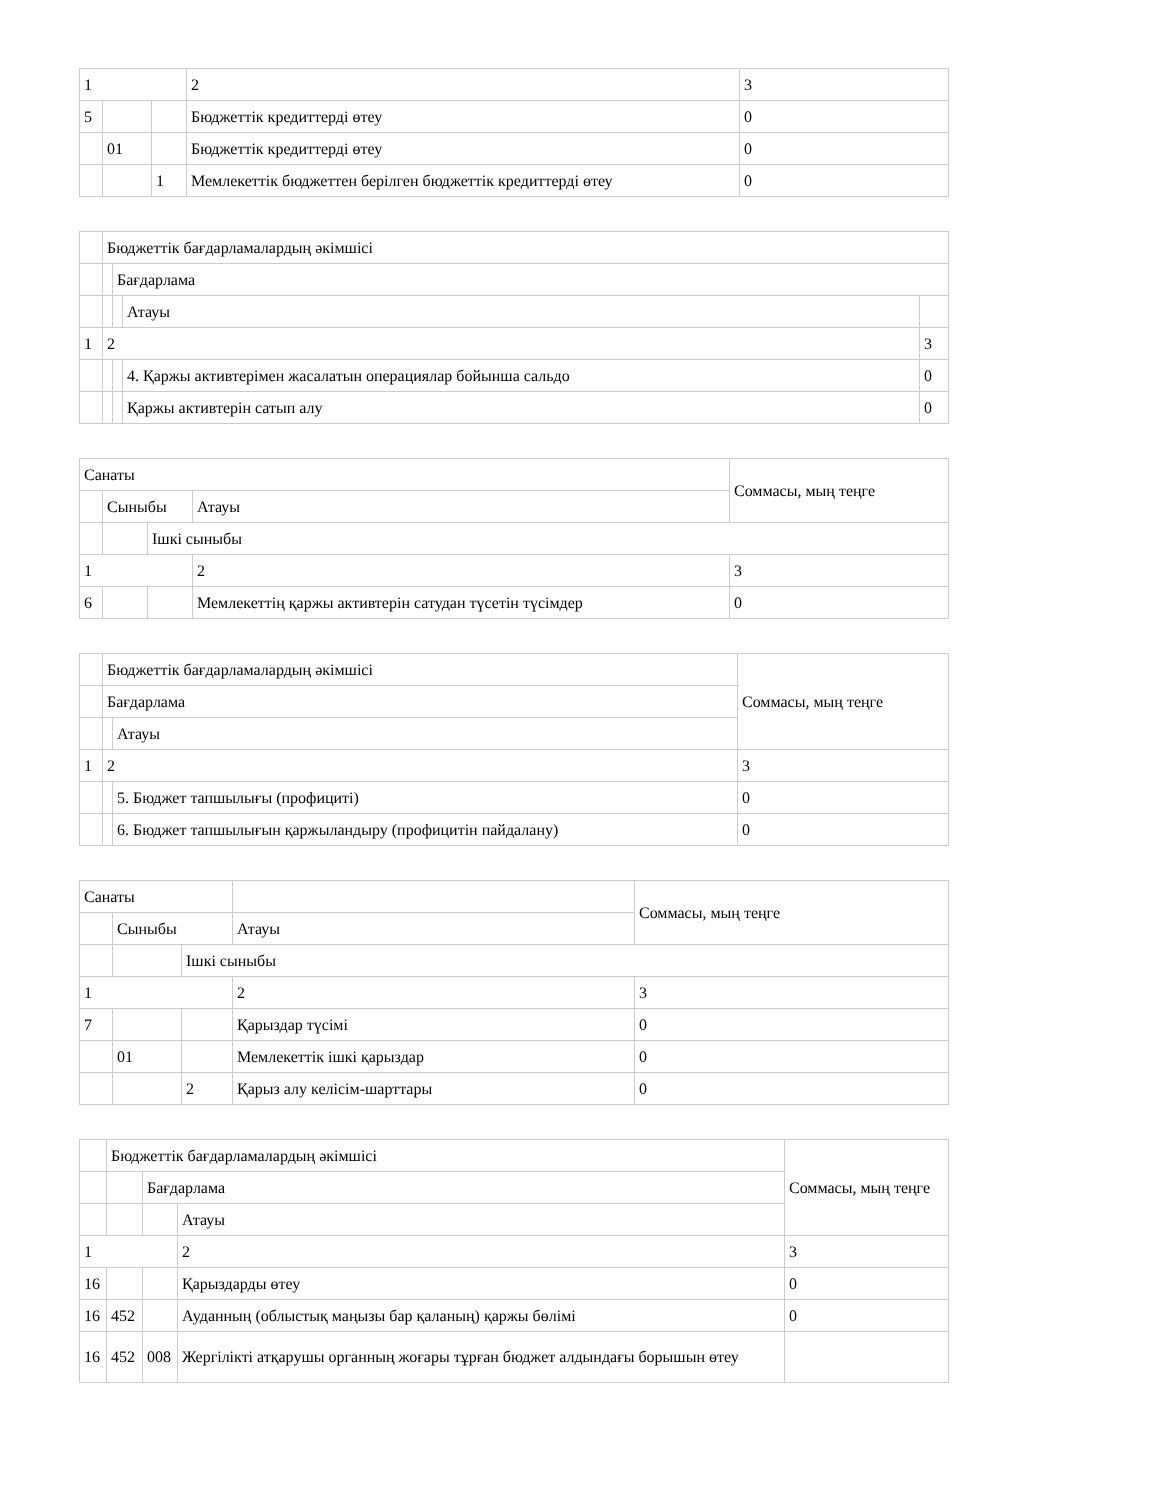| 1 | | | 2 | 3 |
| 5 | | | Бюджеттік кредиттерді өтеу | 0 |
| | 01 | | Бюджеттік кредиттерді өтеу | 0 |
| | | 1 | Мемлекеттік бюджеттен берілген бюджеттік кредиттерді өтеу | 0 |
| | Бюджеттік бағдарламалардың әкімшісі | | | |
| | | Бағдарлама | | |
| | | | Атауы | |
| 1 | 2 | | | 3 |
| | | | 4. Қаржы активтерімен жасалатын операциялар бойынша сальдо | 0 |
| | | | Қаржы активтерін сатып алу | 0 |
| Санаты | | | | Соммасы, мың теңге |
| | Сыныбы | | Атауы | |
| | | Ішкі сыныбы | | |
| 1 | | | 2 | 3 |
| 6 | | | Мемлекеттің қаржы активтерін сатудан түсетін түсімдер | 0 |
| | Бюджеттік бағдарламалардың әкімшісі | | Соммасы, мың теңге |
| | Бағдарлама | | |
| | | Атауы | |
| 1 | 2 | | 3 |
| | | 5. Бюджет тапшылығы (профициті) | 0 |
| | | 6. Бюджет тапшылығын қаржыландыру (профицитін пайдалану) | 0 |
| Санаты | | | | Соммасы, мың теңге |
| | Сыныбы | | Атауы | |
| | | Ішкі сыныбы | | |
| 1 | | | 2 | 3 |
| 7 | | | Қарыздар түсімі | 0 |
| | 01 | | Мемлекеттік ішкі қарыздар | 0 |
| | | 2 | Қарыз алу келісім-шарттары | 0 |
| | Бюджеттік бағдарламалардың әкімшісі | | | Соммасы, мың теңге |
| | | Бағдарлама | | |
| | | | Атауы | |
| 1 | | | 2 | 3 |
| 16 | | | Қарыздарды өтеу | 0 |
| 16 | 452 | | Ауданның (облыстық маңызы бар қаланың) қаржы бөлімі | 0 |
| 16 | 452 | 008 | Жергілікті атқарушы органның жоғары тұрған бюджет алдындағы борышын өтеу | |